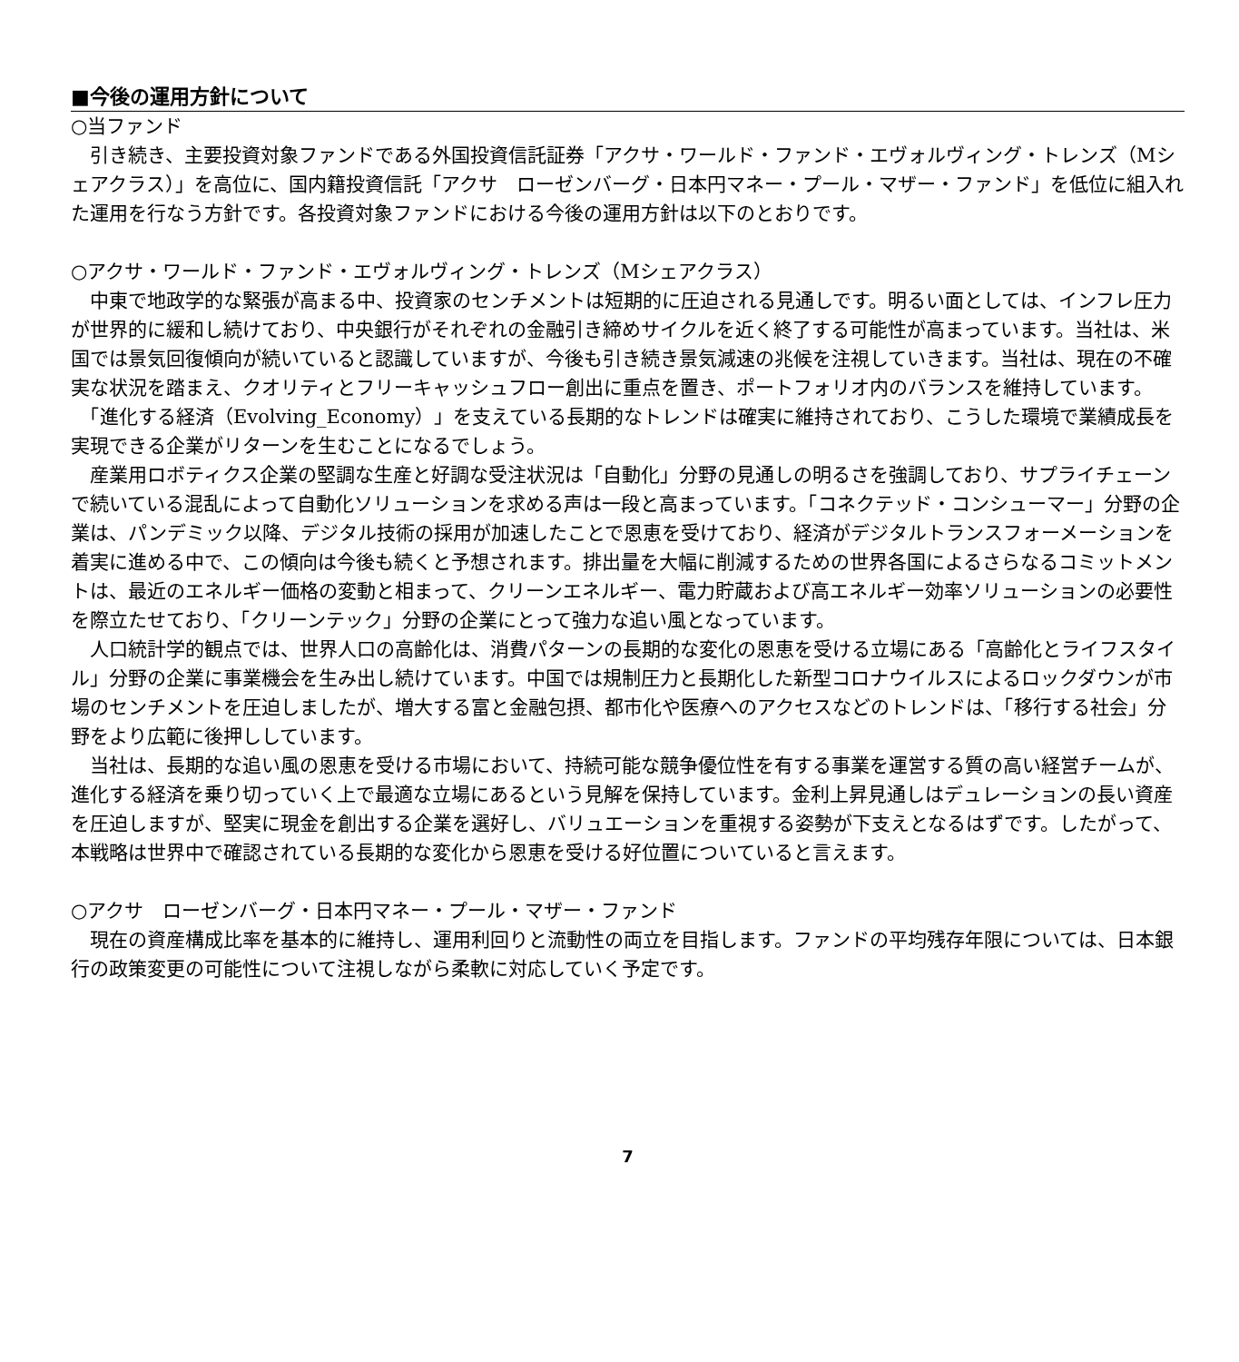■今後の運用方針について
○当ファンド
　引き続き、主要投資対象ファンドである外国投資信託証券「アクサ・ワールド・ファンド・エヴォルヴィング・トレンズ（Mシェアクラス）」を高位に、国内籍投資信託「アクサ　ローゼンバーグ・日本円マネー・プール・マザー・ファンド」を低位に組入れた運用を行なう方針です。各投資対象ファンドにおける今後の運用方針は以下のとおりです。
○アクサ・ワールド・ファンド・エヴォルヴィング・トレンズ（Mシェアクラス）
　中東で地政学的な緊張が高まる中、投資家のセンチメントは短期的に圧迫される見通しです。明るい面としては、インフレ圧力が世界的に緩和し続けており、中央銀行がそれぞれの金融引き締めサイクルを近く終了する可能性が高まっています。当社は、米国では景気回復傾向が続いていると認識していますが、今後も引き続き景気減速の兆候を注視していきます。当社は、現在の不確実な状況を踏まえ、クオリティとフリーキャッシュフロー創出に重点を置き、ポートフォリオ内のバランスを維持しています。
　「進化する経済（Evolving_Economy）」を支えている長期的なトレンドは確実に維持されており、こうした環境で業績成長を実現できる企業がリターンを生むことになるでしょう。
　産業用ロボティクス企業の堅調な生産と好調な受注状況は「自動化」分野の見通しの明るさを強調しており、サプライチェーンで続いている混乱によって自動化ソリューションを求める声は一段と高まっています。「コネクテッド・コンシューマー」分野の企業は、パンデミック以降、デジタル技術の採用が加速したことで恩恵を受けており、経済がデジタルトランスフォーメーションを着実に進める中で、この傾向は今後も続くと予想されます。排出量を大幅に削減するための世界各国によるさらなるコミットメントは、最近のエネルギー価格の変動と相まって、クリーンエネルギー、電力貯蔵および高エネルギー効率ソリューションの必要性を際立たせており、「クリーンテック」分野の企業にとって強力な追い風となっています。
　人口統計学的観点では、世界人口の高齢化は、消費パターンの長期的な変化の恩恵を受ける立場にある「高齢化とライフスタイル」分野の企業に事業機会を生み出し続けています。中国では規制圧力と長期化した新型コロナウイルスによるロックダウンが市場のセンチメントを圧迫しましたが、増大する富と金融包摂、都市化や医療へのアクセスなどのトレンドは、「移行する社会」分野をより広範に後押ししています。
　当社は、長期的な追い風の恩恵を受ける市場において、持続可能な競争優位性を有する事業を運営する質の高い経営チームが、進化する経済を乗り切っていく上で最適な立場にあるという見解を保持しています。金利上昇見通しはデュレーションの長い資産を圧迫しますが、堅実に現金を創出する企業を選好し、バリュエーションを重視する姿勢が下支えとなるはずです。したがって、本戦略は世界中で確認されている長期的な変化から恩恵を受ける好位置についていると言えます。
○アクサ　ローゼンバーグ・日本円マネー・プール・マザー・ファンド
　現在の資産構成比率を基本的に維持し、運用利回りと流動性の両立を目指します。ファンドの平均残存年限については、日本銀行の政策変更の可能性について注視しながら柔軟に対応していく予定です。
7